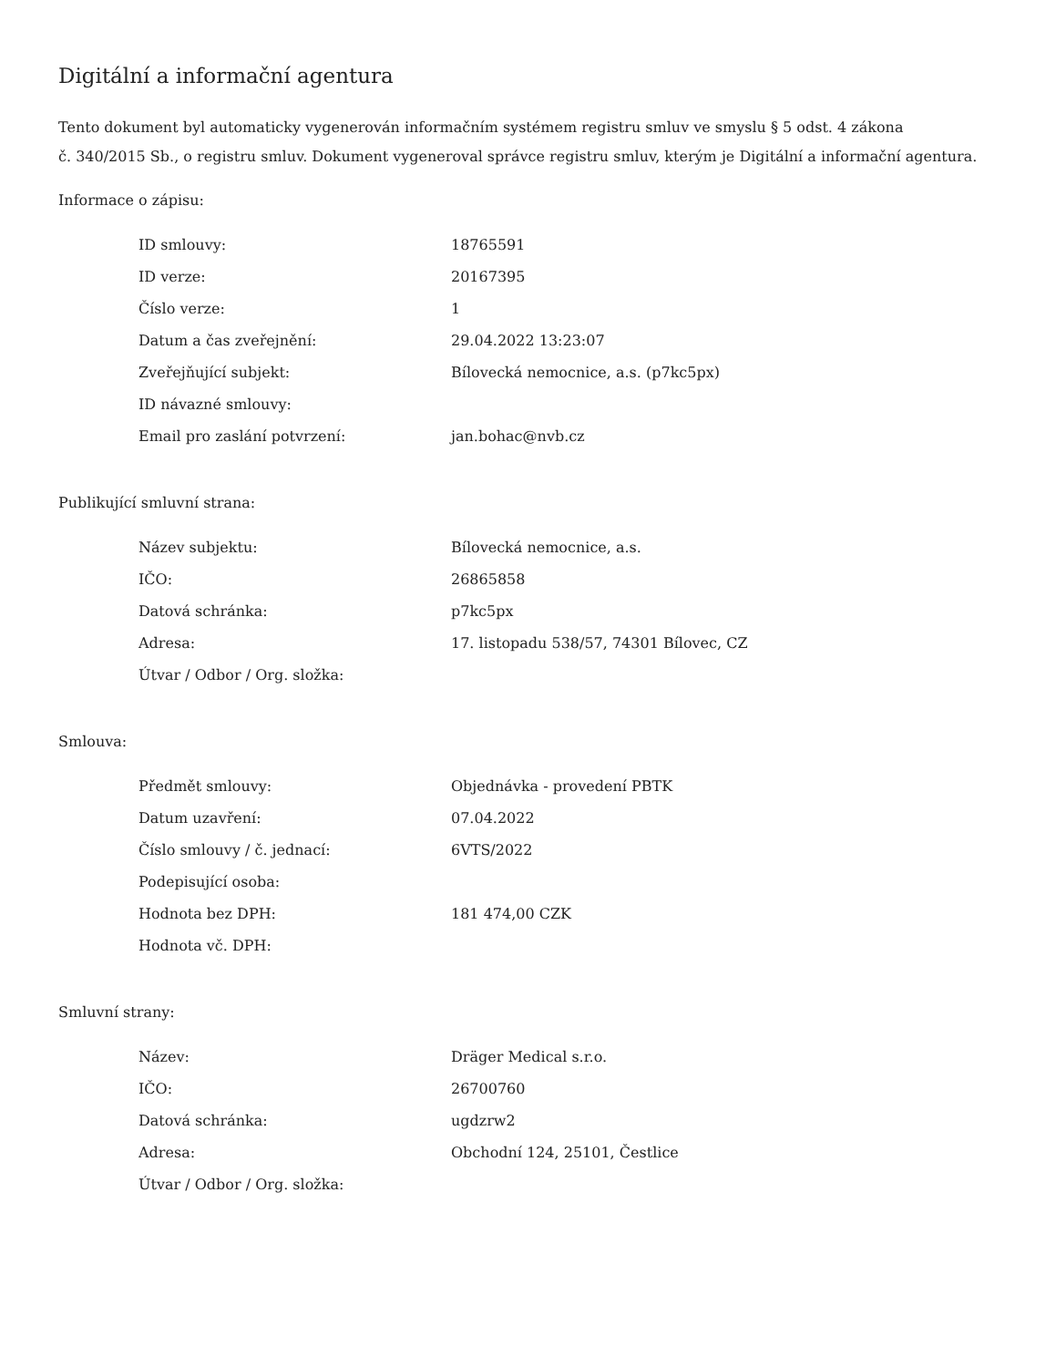Digitální a informační agentura
Tento dokument byl automaticky vygenerován informačním systémem registru smluv ve smyslu § 5 odst. 4 zákona
č. 340/2015 Sb., o registru smluv. Dokument vygeneroval správce registru smluv, kterým je Digitální a informační agentura.
Informace o zápisu:
| ID smlouvy: | 18765591 |
| ID verze: | 20167395 |
| Číslo verze: | 1 |
| Datum a čas zveřejnění: | 29.04.2022 13:23:07 |
| Zveřejňující subjekt: | Bílovecká nemocnice, a.s. (p7kc5px) |
| ID návazné smlouvy: | |
| Email pro zaslání potvrzení: | jan.bohac@nvb.cz |
Publikující smluvní strana:
| Název subjektu: | Bílovecká nemocnice, a.s. |
| IČO: | 26865858 |
| Datová schránka: | p7kc5px |
| Adresa: | 17. listopadu 538/57, 74301 Bílovec, CZ |
| Útvar / Odbor / Org. složka: | |
Smlouva:
| Předmět smlouvy: | Objednávka - provedení PBTK |
| Datum uzavření: | 07.04.2022 |
| Číslo smlouvy / č. jednací: | 6VTS/2022 |
| Podepisující osoba: | |
| Hodnota bez DPH: | 181 474,00 CZK |
| Hodnota vč. DPH: | |
Smluvní strany:
| Název: | Dräger Medical s.r.o. |
| IČO: | 26700760 |
| Datová schránka: | ugdzrw2 |
| Adresa: | Obchodní 124, 25101, Čestlice |
| Útvar / Odbor / Org. složka: | |